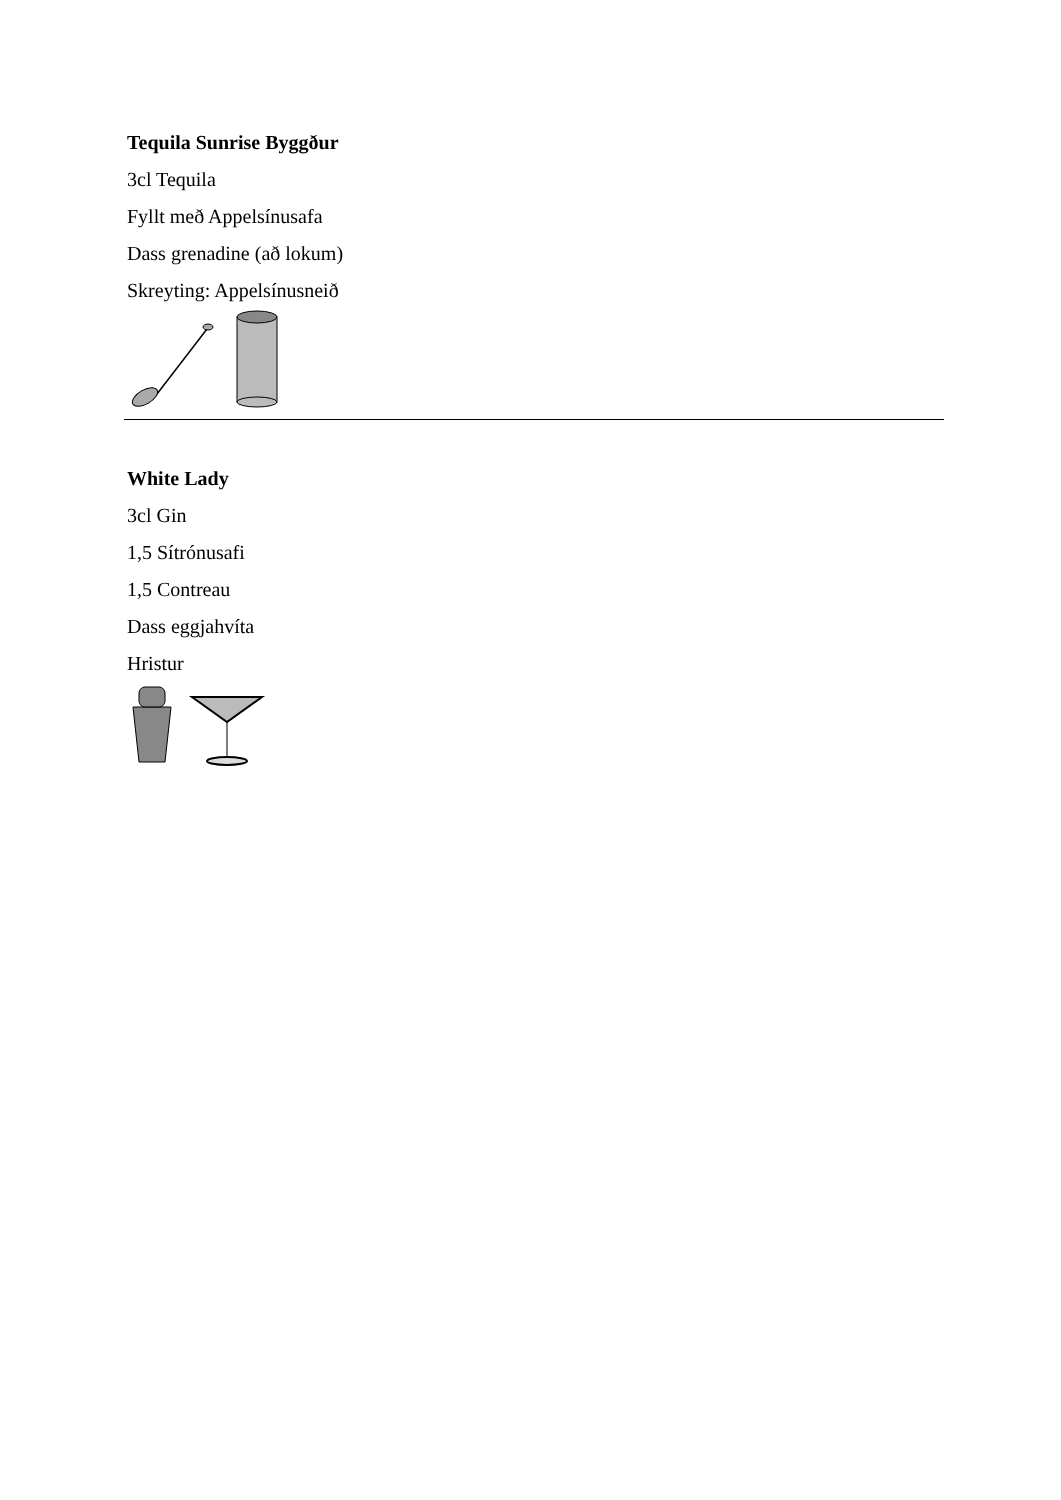Tequila Sunrise Byggður
3cl Tequila
Fyllt með Appelsínusafa
Dass grenadine (að lokum)
Skreyting: Appelsínusneið
White Lady
3cl Gin
1,5 Sítrónusafi
1,5 Contreau
Dass eggjahvíta
Hristur